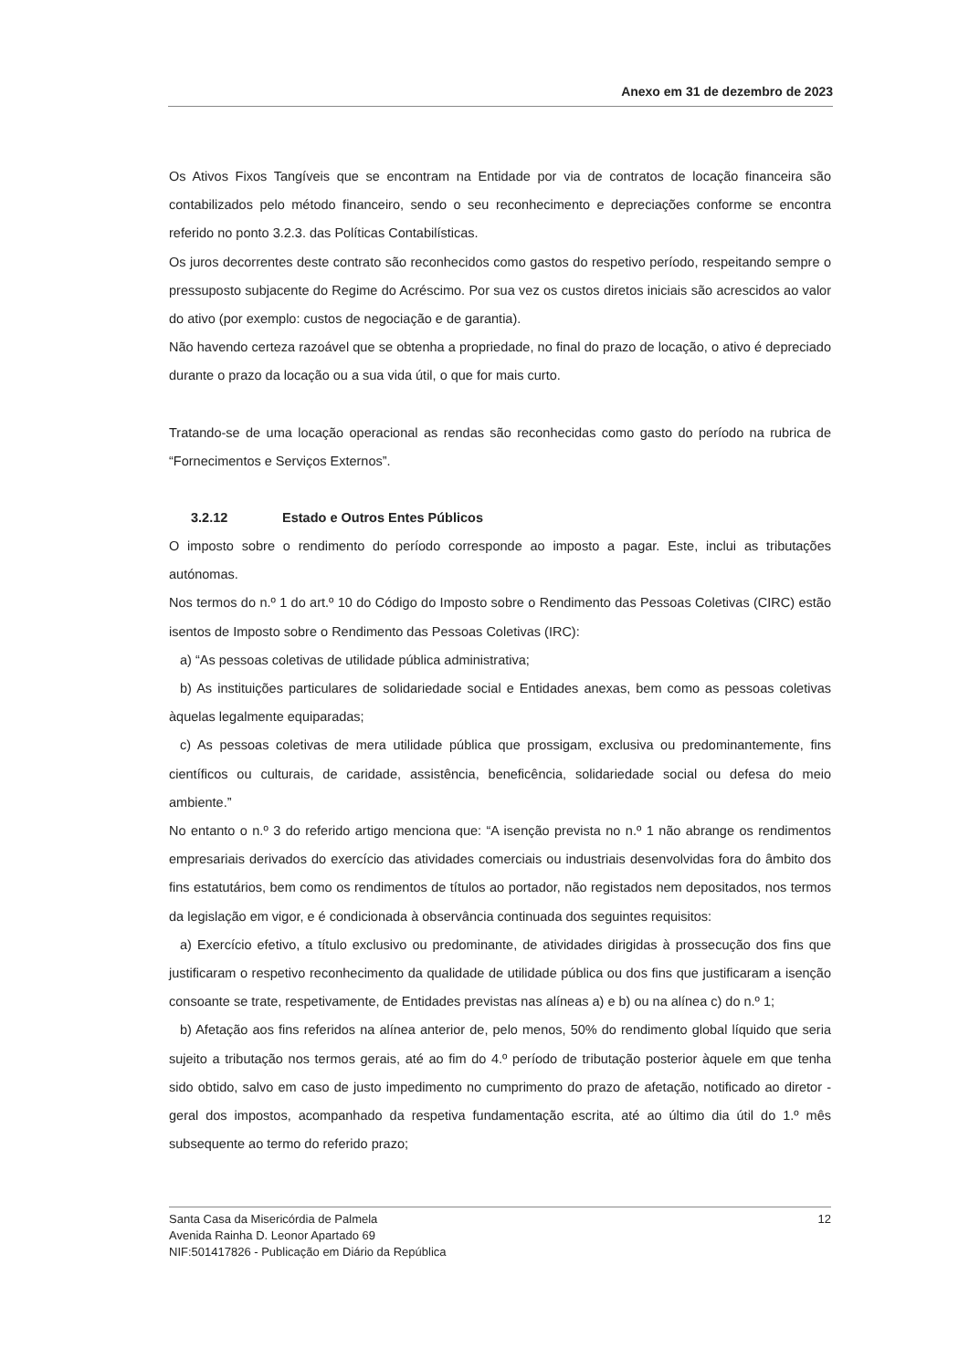Anexo em 31 de dezembro de 2023
Os Ativos Fixos Tangíveis que se encontram na Entidade por via de contratos de locação financeira são contabilizados pelo método financeiro, sendo o seu reconhecimento e depreciações conforme se encontra referido no ponto 3.2.3. das Políticas Contabilísticas.
Os juros decorrentes deste contrato são reconhecidos como gastos do respetivo período, respeitando sempre o pressuposto subjacente do Regime do Acréscimo. Por sua vez os custos diretos iniciais são acrescidos ao valor do ativo (por exemplo: custos de negociação e de garantia).
Não havendo certeza razoável que se obtenha a propriedade, no final do prazo de locação, o ativo é depreciado durante o prazo da locação ou a sua vida útil, o que for mais curto.
Tratando-se de uma locação operacional as rendas são reconhecidas como gasto do período na rubrica de “Fornecimentos e Serviços Externos”.
3.2.12 Estado e Outros Entes Públicos
O imposto sobre o rendimento do período corresponde ao imposto a pagar. Este, inclui as tributações autónomas.
Nos termos do n.º 1 do art.º 10 do Código do Imposto sobre o Rendimento das Pessoas Coletivas (CIRC) estão isentos de Imposto sobre o Rendimento das Pessoas Coletivas (IRC):
a) “As pessoas coletivas de utilidade pública administrativa;
b) As instituições particulares de solidariedade social e Entidades anexas, bem como as pessoas coletivas àquelas legalmente equiparadas;
c) As pessoas coletivas de mera utilidade pública que prossigam, exclusiva ou predominantemente, fins científicos ou culturais, de caridade, assistência, beneficência, solidariedade social ou defesa do meio ambiente.”
No entanto o n.º 3 do referido artigo menciona que: “A isenção prevista no n.º 1 não abrange os rendimentos empresariais derivados do exercício das atividades comerciais ou industriais desenvolvidas fora do âmbito dos fins estatutários, bem como os rendimentos de títulos ao portador, não registados nem depositados, nos termos da legislação em vigor, e é condicionada à observância continuada dos seguintes requisitos:
a) Exercício efetivo, a título exclusivo ou predominante, de atividades dirigidas à prossecução dos fins que justificaram o respetivo reconhecimento da qualidade de utilidade pública ou dos fins que justificaram a isenção consoante se trate, respetivamente, de Entidades previstas nas alíneas a) e b) ou na alínea c) do n.º 1;
b) Afetação aos fins referidos na alínea anterior de, pelo menos, 50% do rendimento global líquido que seria sujeito a tributação nos termos gerais, até ao fim do 4.º período de tributação posterior àquele em que tenha sido obtido, salvo em caso de justo impedimento no cumprimento do prazo de afetação, notificado ao diretor -geral dos impostos, acompanhado da respetiva fundamentação escrita, até ao último dia útil do 1.º mês subsequente ao termo do referido prazo;
Santa Casa da Misericórdia de Palmela
Avenida Rainha D. Leonor Apartado 69
NIF:501417826 - Publicação em Diário da República
12